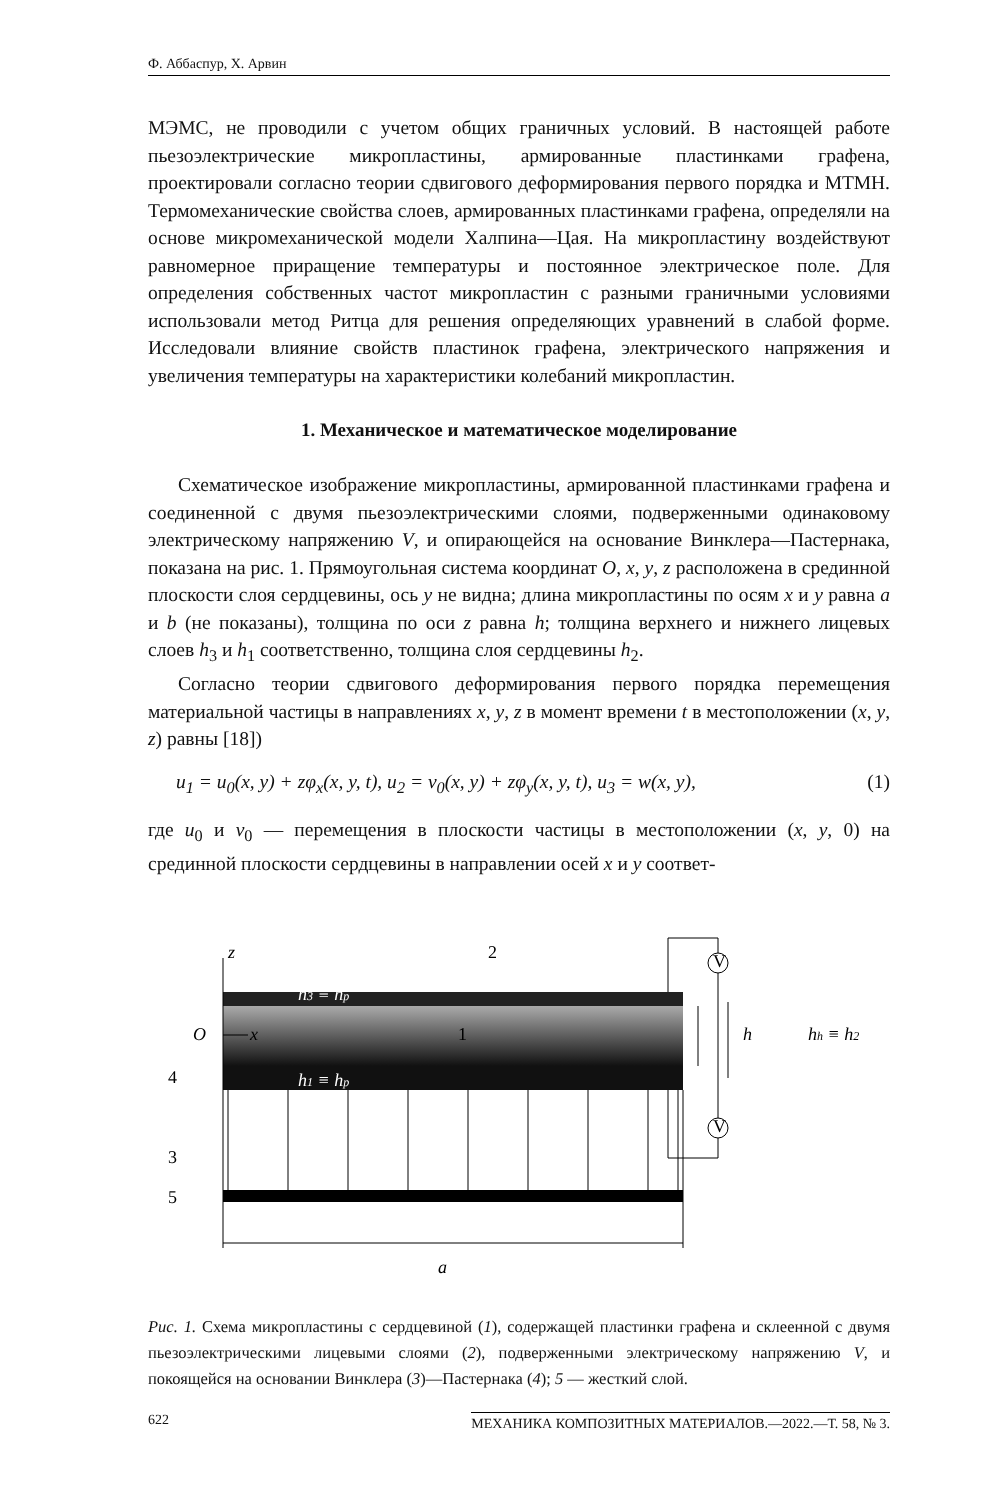Ф. Аббаспур, Х. Арвин
МЭМС, не проводили с учетом общих граничных условий. В настоящей работе пьезоэлектрические микропластины, армированные пластинками графена, проектировали согласно теории сдвигового деформирования первого порядка и МТМН. Термомеханические свойства слоев, армированных пластинками графена, определяли на основе микромеханической модели Халпина—Цая. На микропластину воздействуют равномерное приращение температуры и постоянное электрическое поле. Для определения собственных частот микропластин с разными граничными условиями использовали метод Ритца для решения определяющих уравнений в слабой форме. Исследовали влияние свойств пластинок графена, электрического напряжения и увеличения температуры на характеристики колебаний микропластин.
1. Механическое и математическое моделирование
Схематическое изображение микропластины, армированной пластинками графена и соединенной с двумя пьезоэлектрическими слоями, подверженными одинаковому электрическому напряжению V, и опирающейся на основание Винклера—Пастернака, показана на рис. 1. Прямоугольная система координат O, x, y, z расположена в срединной плоскости слоя сердцевины, ось y не видна; длина микропластины по осям x и y равна a и b (не показаны), толщина по оси z равна h; толщина верхнего и нижнего лицевых слоев h<sub>3</sub> и h<sub>1</sub> соответственно, толщина слоя сердцевины h<sub>2</sub>.
Согласно теории сдвигового деформирования первого порядка перемещения материальной частицы в направлениях x, y, z в момент времени t в местоположении (x, y, z) равны [18])
u<sub>1</sub> = u<sub>0</sub>(x, y) + zφ<sub>x</sub>(x, y, t), u<sub>2</sub> = v<sub>0</sub>(x, y) + zφ<sub>y</sub>(x, y, t), u<sub>3</sub> = w(x, y), (1)
где u<sub>0</sub> и v<sub>0</sub> — перемещения в плоскости частицы в местоположении (x, y, 0) на срединной плоскости сердцевины в направлении осей x и y соответ-
z
2
h3 ≡ hp
O
x
1
h1 ≡ hp
V
V
h
hh ≡ h2
4
3
5
a
Рис. 1. Схема микропластины с сердцевиной (1), содержащей пластинки графена и склеенной с двумя пьезоэлектрическими лицевыми слоями (2), подверженными электрическому напряжению V, и покоящейся на основании Винклера (3)—Пастернака (4); 5 — жесткий слой.
622 МЕХАНИКА КОМПОЗИТНЫХ МАТЕРИАЛОВ.—2022.—Т. 58, № 3.